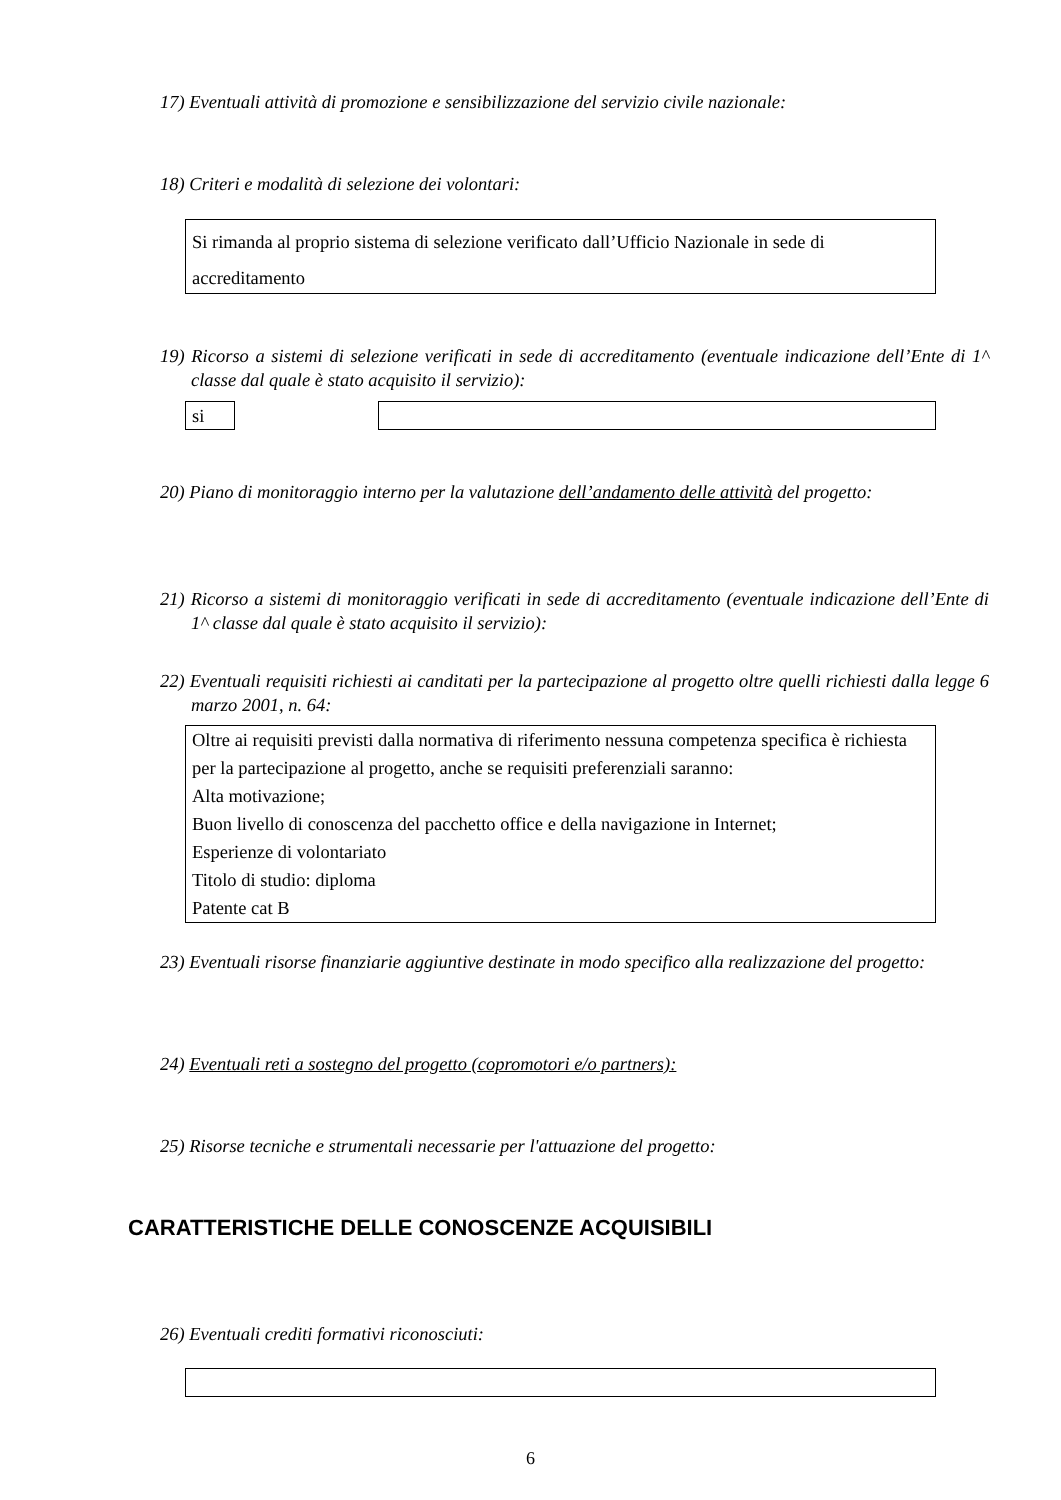17) Eventuali attività di promozione e sensibilizzazione del servizio civile nazionale:
18) Criteri e modalità di selezione dei volontari:
Si rimanda al proprio sistema di selezione verificato dall’Ufficio Nazionale in sede di accreditamento
19) Ricorso a sistemi di selezione verificati in sede di accreditamento (eventuale indicazione dell’Ente di 1^ classe dal quale è stato acquisito il servizio):
si
20) Piano di monitoraggio interno per la valutazione dell’andamento delle attività del progetto:
21) Ricorso a sistemi di monitoraggio verificati in sede di accreditamento (eventuale indicazione dell’Ente di 1^ classe dal quale è stato acquisito il servizio):
22) Eventuali requisiti richiesti ai canditati per la partecipazione al progetto oltre quelli richiesti dalla legge 6 marzo 2001, n. 64:
Oltre ai requisiti previsti dalla normativa di riferimento nessuna competenza specifica è richiesta per la partecipazione al progetto, anche se requisiti preferenziali saranno:
Alta motivazione;
Buon livello di conoscenza del pacchetto office e della navigazione in Internet;
Esperienze di volontariato
Titolo di studio: diploma
Patente cat B
23) Eventuali risorse finanziarie aggiuntive destinate in modo specifico alla realizzazione del progetto:
24) Eventuali reti a sostegno del progetto (copromotori e/o partners):
25) Risorse tecniche e strumentali necessarie per l'attuazione del progetto:
CARATTERISTICHE DELLE CONOSCENZE ACQUISIBILI
26) Eventuali crediti formativi riconosciuti:
6